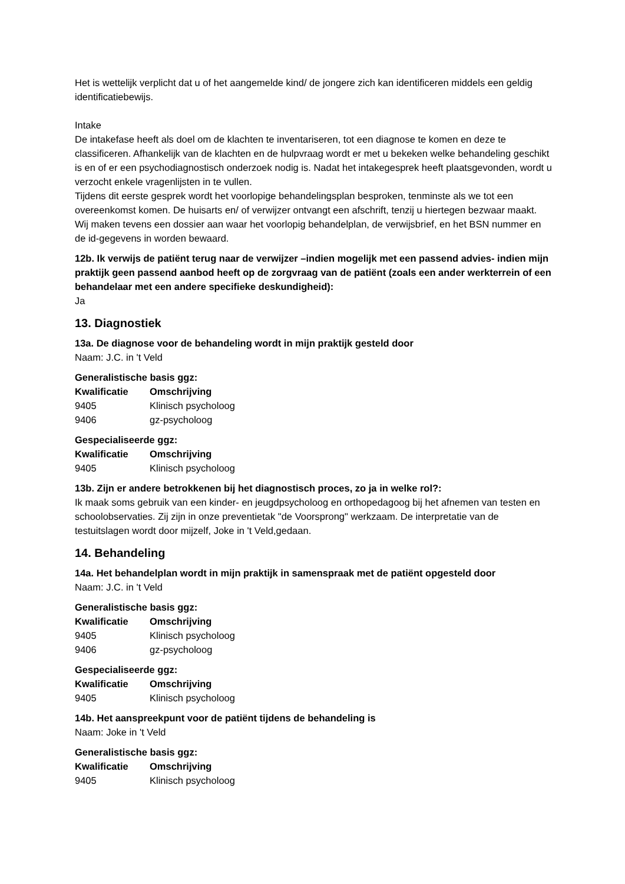Het is wettelijk verplicht dat u of het aangemelde kind/ de jongere zich kan identificeren middels een geldig identificatiebewijs.
Intake
De intakefase heeft als doel om de klachten te inventariseren, tot een diagnose te komen en deze te classificeren. Afhankelijk van de klachten en de hulpvraag wordt er met u bekeken welke behandeling geschikt is en of er een psychodiagnostisch onderzoek nodig is. Nadat het intakegesprek heeft plaatsgevonden, wordt u verzocht enkele vragenlijsten in te vullen.
Tijdens dit eerste gesprek wordt het voorlopige behandelingsplan besproken, tenminste als we tot een overeenkomst komen. De huisarts en/ of verwijzer ontvangt een afschrift, tenzij u hiertegen bezwaar maakt.
Wij maken tevens een dossier aan waar het voorlopig behandelplan, de verwijsbrief, en het BSN nummer en de id-gegevens in worden bewaard.
12b. Ik verwijs de patiënt terug naar de verwijzer –indien mogelijk met een passend advies- indien mijn praktijk geen passend aanbod heeft op de zorgvraag van de patiënt (zoals een ander werkterrein of een behandelaar met een andere specifieke deskundigheid):
Ja
13. Diagnostiek
13a. De diagnose voor de behandeling wordt in mijn praktijk gesteld door
Naam: J.C. in 't Veld
Generalistische basis ggz:
| Kwalificatie | Omschrijving |
| --- | --- |
| 9405 | Klinisch psycholoog |
| 9406 | gz-psycholoog |
Gespecialiseerde ggz:
| Kwalificatie | Omschrijving |
| --- | --- |
| 9405 | Klinisch psycholoog |
13b. Zijn er andere betrokkenen bij het diagnostisch proces, zo ja in welke rol?:
Ik maak soms gebruik van een kinder- en jeugdpsycholoog en orthopedagoog bij het afnemen van testen en schoolobservaties. Zij zijn in onze preventietak "de Voorsprong" werkzaam. De interpretatie van de testuitslagen wordt door mijzelf, Joke in 't Veld,gedaan.
14. Behandeling
14a. Het behandelplan wordt in mijn praktijk in samenspraak met de patiënt opgesteld door
Naam: J.C. in 't Veld
Generalistische basis ggz:
| Kwalificatie | Omschrijving |
| --- | --- |
| 9405 | Klinisch psycholoog |
| 9406 | gz-psycholoog |
Gespecialiseerde ggz:
| Kwalificatie | Omschrijving |
| --- | --- |
| 9405 | Klinisch psycholoog |
14b. Het aanspreekpunt voor de patiënt tijdens de behandeling is
Naam: Joke in 't Veld
Generalistische basis ggz:
| Kwalificatie | Omschrijving |
| --- | --- |
| 9405 | Klinisch psycholoog |